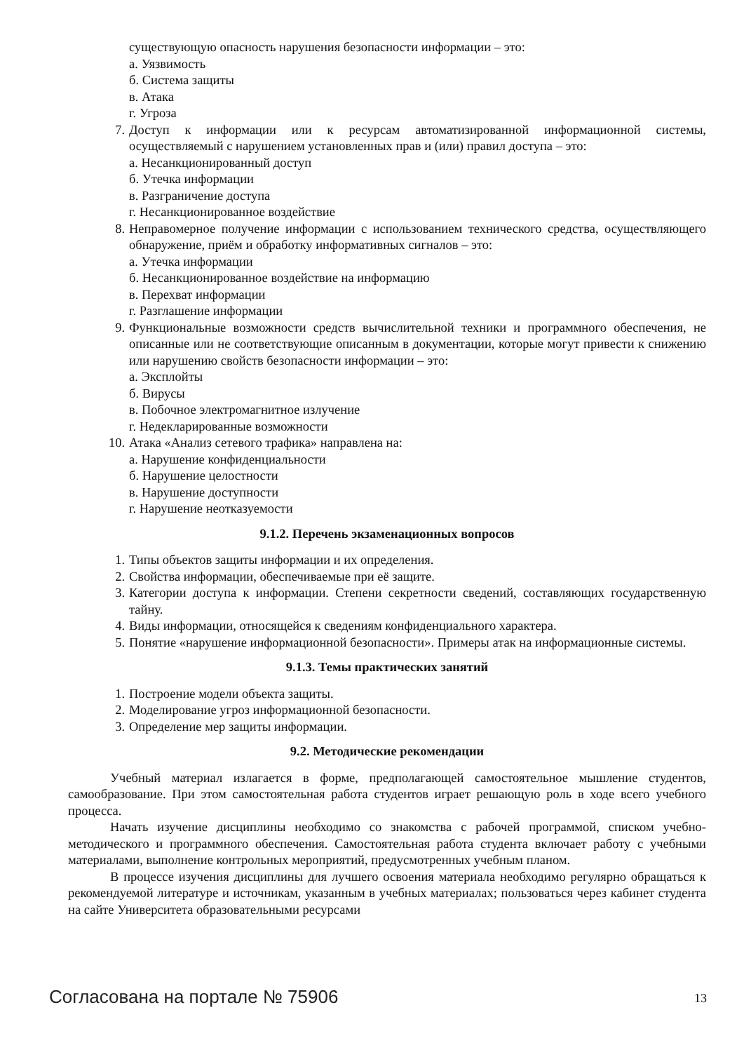существующую опасность нарушения безопасности информации – это:
а. Уязвимость
б. Система защиты
в. Атака
г. Угроза
7. Доступ к информации или к ресурсам автоматизированной информационной системы, осуществляемый с нарушением установленных прав и (или) правил доступа – это:
а. Несанкционированный доступ
б. Утечка информации
в. Разграничение доступа
г. Несанкционированное воздействие
8. Неправомерное получение информации с использованием технического средства, осуществляющего обнаружение, приём и обработку информативных сигналов – это:
а. Утечка информации
б. Несанкционированное воздействие на информацию
в. Перехват информации
г. Разглашение информации
9. Функциональные возможности средств вычислительной техники и программного обеспечения, не описанные или не соответствующие описанным в документации, которые могут привести к снижению или нарушению свойств безопасности информации – это:
а. Эксплойты
б. Вирусы
в. Побочное электромагнитное излучение
г. Недекларированные возможности
10. Атака «Анализ сетевого трафика» направлена на:
а. Нарушение конфиденциальности
б. Нарушение целостности
в. Нарушение доступности
г. Нарушение неотказуемости
9.1.2. Перечень экзаменационных вопросов
1. Типы объектов защиты информации и их определения.
2. Свойства информации, обеспечиваемые при её защите.
3. Категории доступа к информации. Степени секретности сведений, составляющих государственную тайну.
4. Виды информации, относящейся к сведениям конфиденциального характера.
5. Понятие «нарушение информационной безопасности». Примеры атак на информационные системы.
9.1.3. Темы практических занятий
1. Построение модели объекта защиты.
2. Моделирование угроз информационной безопасности.
3. Определение мер защиты информации.
9.2. Методические рекомендации
Учебный материал излагается в форме, предполагающей самостоятельное мышление студентов, самообразование. При этом самостоятельная работа студентов играет решающую роль в ходе всего учебного процесса.
Начать изучение дисциплины необходимо со знакомства с рабочей программой, списком учебно-методического и программного обеспечения. Самостоятельная работа студента включает работу с учебными материалами, выполнение контрольных мероприятий, предусмотренных учебным планом.
В процессе изучения дисциплины для лучшего освоения материала необходимо регулярно обращаться к рекомендуемой литературе и источникам, указанным в учебных материалах; пользоваться через кабинет студента на сайте Университета образовательными ресурсами
Согласована на портале № 75906 13